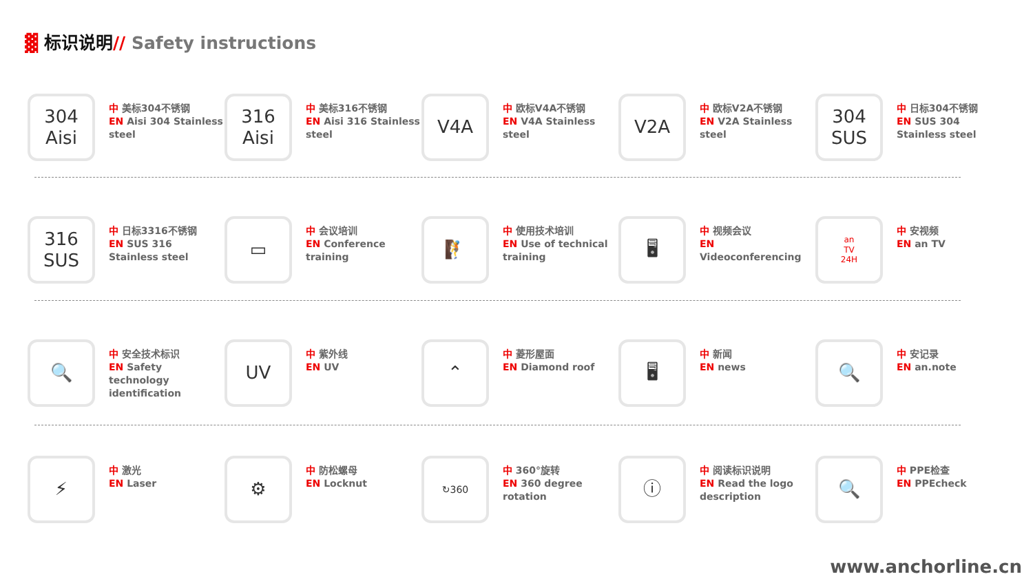▓ 标识说明// Safety instructions
304
Aisi
中 美标304不锈钢
EN Aisi 304 Stainless steel
316
Aisi
中 美标316不锈钢
EN Aisi 316 Stainless steel
V4A
中 欧标V4A不锈钢
EN V4A Stainless steel
V2A
中 欧标V2A不锈钢
EN V2A Stainless steel
304
SUS
中 日标304不锈钢
EN SUS 304 Stainless steel
316
SUS
中 日标3316不锈钢
EN SUS 316 Stainless steel
▭
中 会议培训
EN Conference training
🧗
中 使用技术培训
EN Use of technical training
🖥
中 视频会议
EN Videoconferencing
an
TV
24H
中 安视频
EN an TV
🔍
中 安全技术标识
EN Safety technology identification
UV
中 紫外线
EN UV
⌃
中 菱形屋面
EN Diamond roof
🖥
中 新闻
EN news
🔍
中 安记录
EN an.note
⚡
中 激光
EN Laser
⚙
中 防松螺母
EN Locknut
↻360
中 360°旋转
EN 360 degree rotation
ⓘ
中 阅读标识说明
EN Read the logo description
🔍
中 PPE检查
EN PPEcheck
www.anchorline.cn